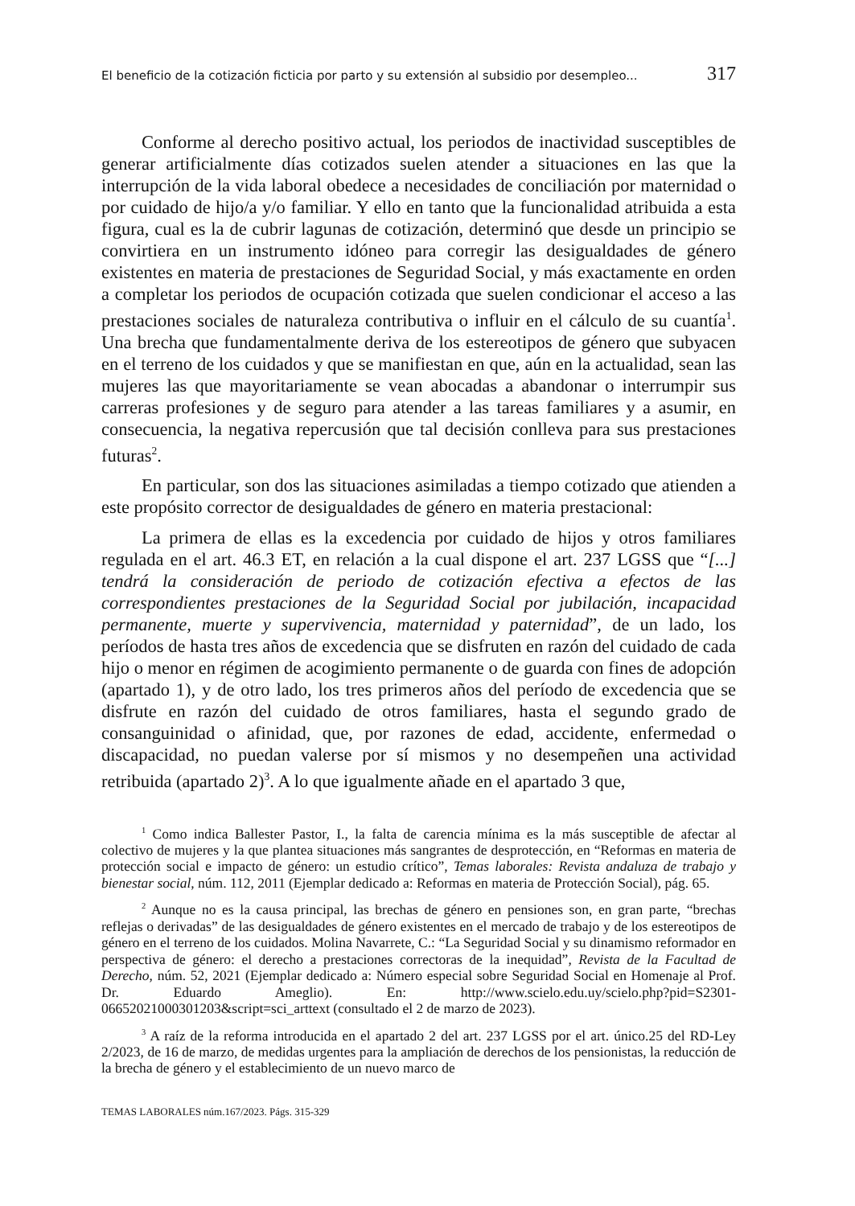El beneficio de la cotización ficticia por parto y su extensión al subsidio por desempleo... 317
Conforme al derecho positivo actual, los periodos de inactividad susceptibles de generar artificialmente días cotizados suelen atender a situaciones en las que la interrupción de la vida laboral obedece a necesidades de conciliación por maternidad o por cuidado de hijo/a y/o familiar. Y ello en tanto que la funcionalidad atribuida a esta figura, cual es la de cubrir lagunas de cotización, determinó que desde un principio se convirtiera en un instrumento idóneo para corregir las desigualdades de género existentes en materia de prestaciones de Seguridad Social, y más exactamente en orden a completar los periodos de ocupación cotizada que suelen condicionar el acceso a las prestaciones sociales de naturaleza contributiva o influir en el cálculo de su cuantía<sup>1</sup>. Una brecha que fundamentalmente deriva de los estereotipos de género que subyacen en el terreno de los cuidados y que se manifiestan en que, aún en la actualidad, sean las mujeres las que mayoritariamente se vean abocadas a abandonar o interrumpir sus carreras profesiones y de seguro para atender a las tareas familiares y a asumir, en consecuencia, la negativa repercusión que tal decisión conlleva para sus prestaciones futuras<sup>2</sup>.
En particular, son dos las situaciones asimiladas a tiempo cotizado que atienden a este propósito corrector de desigualdades de género en materia prestacional:
La primera de ellas es la excedencia por cuidado de hijos y otros familiares regulada en el art. 46.3 ET, en relación a la cual dispone el art. 237 LGSS que “[...] tendrá la consideración de periodo de cotización efectiva a efectos de las correspondientes prestaciones de la Seguridad Social por jubilación, incapacidad permanente, muerte y supervivencia, maternidad y paternidad”, de un lado, los períodos de hasta tres años de excedencia que se disfruten en razón del cuidado de cada hijo o menor en régimen de acogimiento permanente o de guarda con fines de adopción (apartado 1), y de otro lado, los tres primeros años del período de excedencia que se disfrute en razón del cuidado de otros familiares, hasta el segundo grado de consanguinidad o afinidad, que, por razones de edad, accidente, enfermedad o discapacidad, no puedan valerse por sí mismos y no desempeñen una actividad retribuida (apartado 2)<sup>3</sup>. A lo que igualmente añade en el apartado 3 que,
<sup>1</sup> Como indica Ballester Pastor, I., la falta de carencia mínima es la más susceptible de afectar al colectivo de mujeres y la que plantea situaciones más sangrantes de desprotección, en “Reformas en materia de protección social e impacto de género: un estudio crítico”, Temas laborales: Revista andaluza de trabajo y bienestar social, núm. 112, 2011 (Ejemplar dedicado a: Reformas en materia de Protección Social), pág. 65.
<sup>2</sup> Aunque no es la causa principal, las brechas de género en pensiones son, en gran parte, “brechas reflejas o derivadas” de las desigualdades de género existentes en el mercado de trabajo y de los estereotipos de género en el terreno de los cuidados. Molina Navarrete, C.: “La Seguridad Social y su dinamismo reformador en perspectiva de género: el derecho a prestaciones correctoras de la inequidad”, Revista de la Facultad de Derecho, núm. 52, 2021 (Ejemplar dedicado a: Número especial sobre Seguridad Social en Homenaje al Prof. Dr. Eduardo Ameglio). En: http://www.scielo.edu.uy/scielo.php?pid=S2301-06652021000301203&script=sci_arttext (consultado el 2 de marzo de 2023).
<sup>3</sup> A raíz de la reforma introducida en el apartado 2 del art. 237 LGSS por el art. único.25 del RD-Ley 2/2023, de 16 de marzo, de medidas urgentes para la ampliación de derechos de los pensionistas, la reducción de la brecha de género y el establecimiento de un nuevo marco de
TEMAS LABORALES núm.167/2023. Págs. 315-329